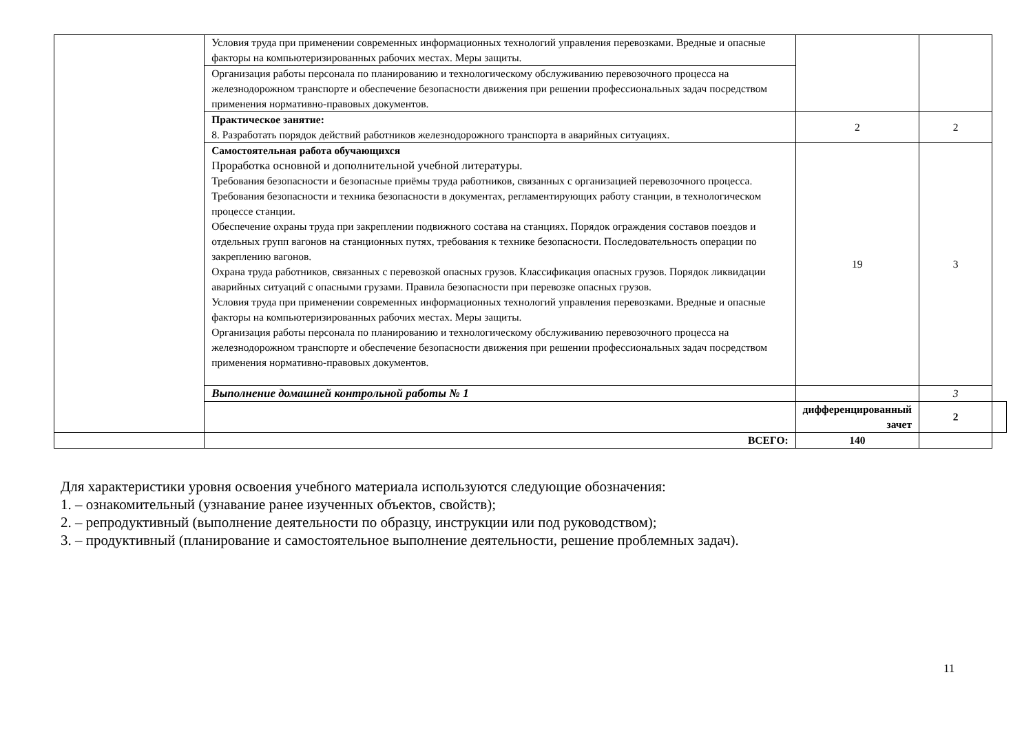| | Условия труда при применении современных информационных технологий управления перевозками. Вредные и опасные факторы на компьютеризированных рабочих местах. Меры защиты. | | | |
| | Организация работы персонала по планированию и технологическому обслуживанию перевозочного процесса на железнодорожном транспорте и обеспечение безопасности движения при решении профессиональных задач посредством применения нормативно-правовых документов. | | | |
| | Практическое занятие: 8. Разработать порядок действий работников железнодорожного транспорта в аварийных ситуациях. | 2 | 2 | |
| | Самостоятельная работа обучающихся Проработка основной и дополнительной учебной литературы. Требования безопасности и безопасные приёмы труда работников, связанных с организацией перевозочного процесса. Требования безопасности и техника безопасности в документах, регламентирующих работу станции, в технологическом процессе станции. Обеспечение охраны труда при закреплении подвижного состава на станциях. Порядок ограждения составов поездов и отдельных групп вагонов на станционных путях, требования к технике безопасности. Последовательность операции по закреплению вагонов. Охрана труда работников, связанных с перевозкой опасных грузов. Классификация опасных грузов. Порядок ликвидации аварийных ситуаций с опасными грузами. Правила безопасности при перевозке опасных грузов. Условия труда при применении современных информационных технологий управления перевозками. Вредные и опасные факторы на компьютеризированных рабочих местах. Меры защиты. Организация работы персонала по планированию и технологическому обслуживанию перевозочного процесса на железнодорожном транспорте и обеспечение безопасности движения при решении профессиональных задач посредством применения нормативно-правовых документов. | 19 | 3 | |
| | Выполнение домашней контрольной работы № 1 | | 3 | |
| | | дифференцированный зачет | 2 | |
| | ВСЕГО: | 140 | | |
Для характеристики уровня освоения учебного материала используются следующие обозначения:
1. – ознакомительный (узнавание ранее изученных объектов, свойств);
2. – репродуктивный (выполнение деятельности по образцу, инструкции или под руководством);
3. – продуктивный (планирование и самостоятельное выполнение деятельности, решение проблемных задач).
11